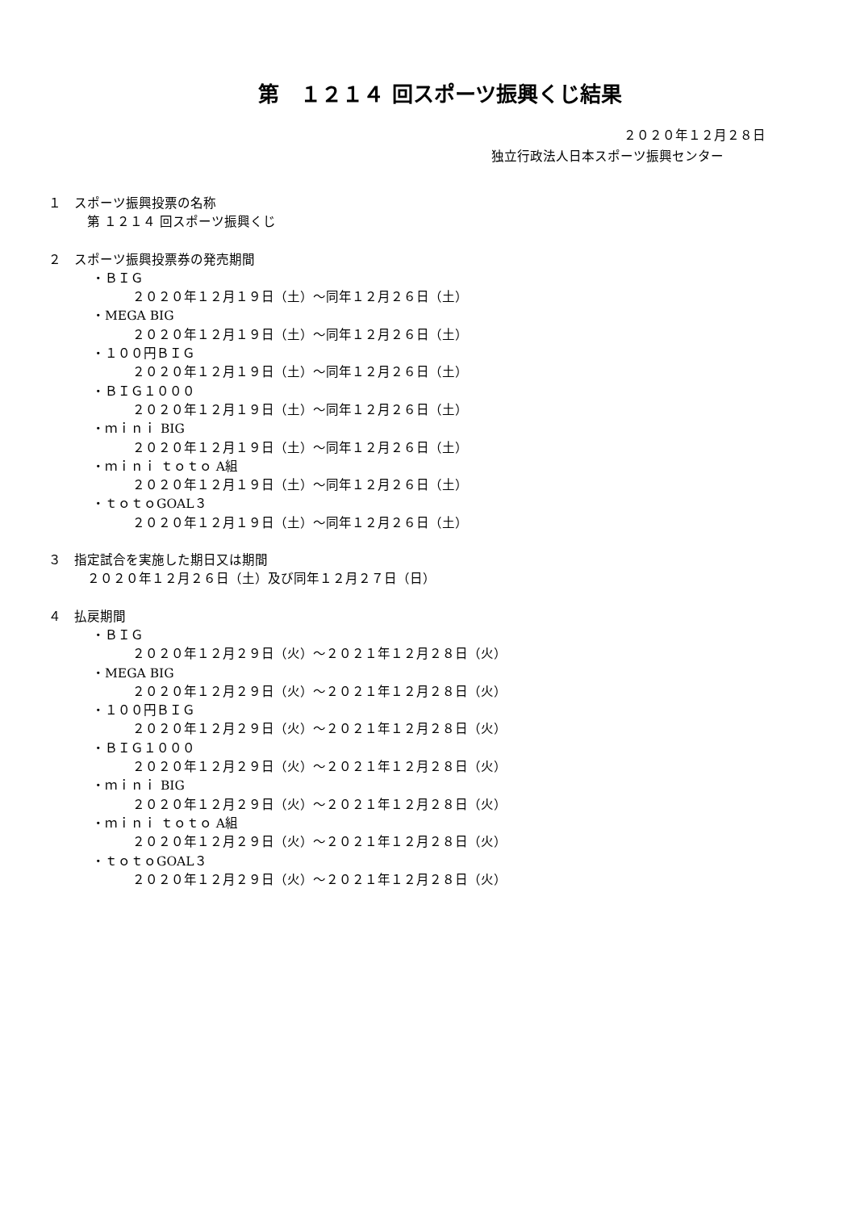第　１２１４ 回スポーツ振興くじ結果
２０２０年１２月２８日
独立行政法人日本スポーツ振興センター
１　スポーツ振興投票の名称
第 １２１４ 回スポーツ振興くじ
２　スポーツ振興投票券の発売期間
・ＢＩＧ
２０２０年１２月１９日（土）～同年１２月２６日（土）
・MEGA BIG
２０２０年１２月１９日（土）～同年１２月２６日（土）
・１００円ＢＩＧ
２０２０年１２月１９日（土）～同年１２月２６日（土）
・ＢＩＧ１０００
２０２０年１２月１９日（土）～同年１２月２６日（土）
・ｍｉｎｉ BIG
２０２０年１２月１９日（土）～同年１２月２６日（土）
・ｍｉｎｉ ｔｏｔｏ A組
２０２０年１２月１９日（土）～同年１２月２６日（土）
・ｔｏｔｏGOAL３
２０２０年１２月１９日（土）～同年１２月２６日（土）
３　指定試合を実施した期日又は期間
２０２０年１２月２６日（土）及び同年１２月２７日（日）
４　払戻期間
・ＢＩＧ
２０２０年１２月２９日（火）～２０２１年１２月２８日（火）
・MEGA BIG
２０２０年１２月２９日（火）～２０２１年１２月２８日（火）
・１００円ＢＩＧ
２０２０年１２月２９日（火）～２０２１年１２月２８日（火）
・ＢＩＧ１０００
２０２０年１２月２９日（火）～２０２１年１２月２８日（火）
・ｍｉｎｉ BIG
２０２０年１２月２９日（火）～２０２１年１２月２８日（火）
・ｍｉｎｉ ｔｏｔｏ A組
２０２０年１２月２９日（火）～２０２１年１２月２８日（火）
・ｔｏｔｏGOAL３
２０２０年１２月２９日（火）～２０２１年１２月２８日（火）